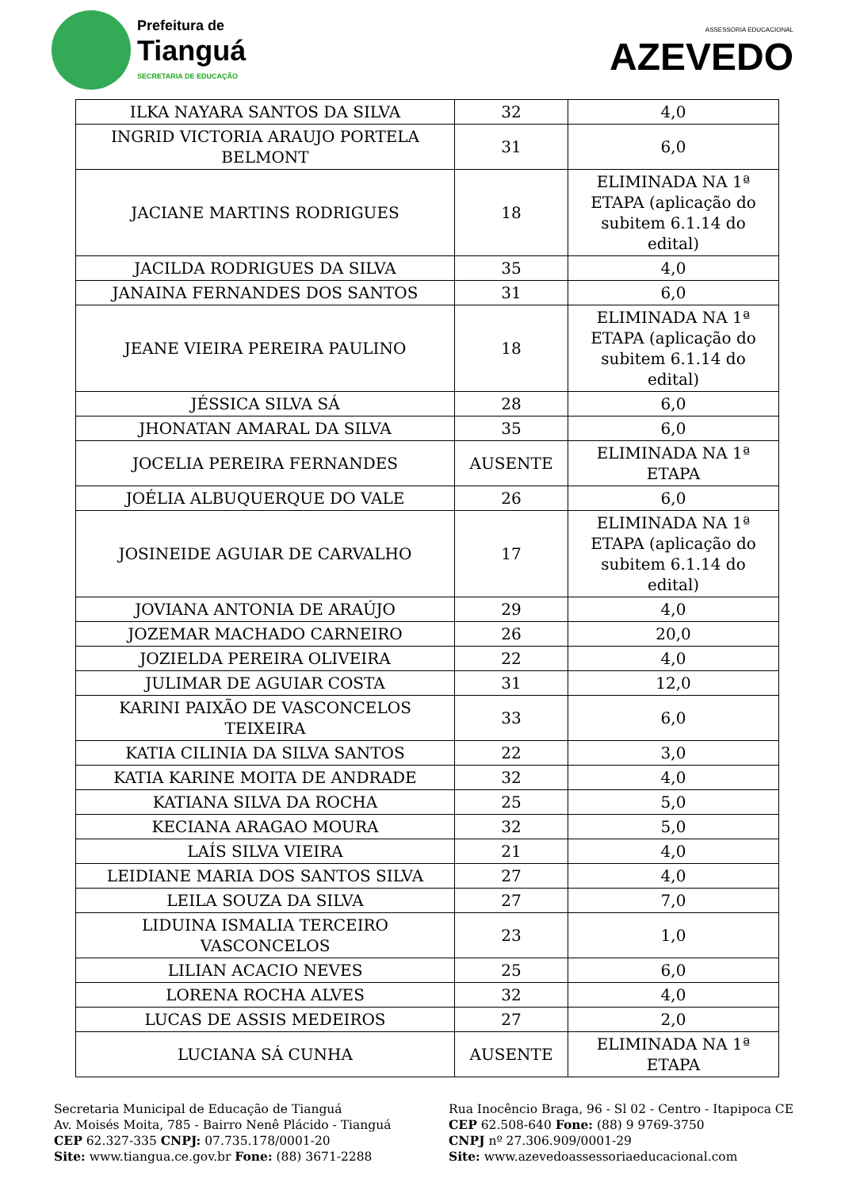Prefeitura de
Tianguá
SECRETARIA DE EDUCAÇÃO
ASSESSORIA EDUCACIONAL
AZEVEDO
| ILKA NAYARA SANTOS DA SILVA | 32 | 4,0 |
| INGRID VICTORIA ARAUJO PORTELA BELMONT | 31 | 6,0 |
| JACIANE MARTINS RODRIGUES | 18 | ELIMINADA NA 1ª ETAPA (aplicação do subitem 6.1.14 do edital) |
| JACILDA RODRIGUES DA SILVA | 35 | 4,0 |
| JANAINA FERNANDES DOS SANTOS | 31 | 6,0 |
| JEANE VIEIRA PEREIRA PAULINO | 18 | ELIMINADA NA 1ª ETAPA (aplicação do subitem 6.1.14 do edital) |
| JÉSSICA SILVA SÁ | 28 | 6,0 |
| JHONATAN AMARAL DA SILVA | 35 | 6,0 |
| JOCELIA PEREIRA FERNANDES | AUSENTE | ELIMINADA NA 1ª ETAPA |
| JOÉLIA ALBUQUERQUE DO VALE | 26 | 6,0 |
| JOSINEIDE AGUIAR DE CARVALHO | 17 | ELIMINADA NA 1ª ETAPA (aplicação do subitem 6.1.14 do edital) |
| JOVIANA ANTONIA DE ARAÚJO | 29 | 4,0 |
| JOZEMAR MACHADO CARNEIRO | 26 | 20,0 |
| JOZIELDA PEREIRA OLIVEIRA | 22 | 4,0 |
| JULIMAR DE AGUIAR COSTA | 31 | 12,0 |
| KARINI PAIXÃO DE VASCONCELOS TEIXEIRA | 33 | 6,0 |
| KATIA CILINIA DA SILVA SANTOS | 22 | 3,0 |
| KATIA KARINE MOITA DE ANDRADE | 32 | 4,0 |
| KATIANA SILVA DA ROCHA | 25 | 5,0 |
| KECIANA ARAGAO MOURA | 32 | 5,0 |
| LAÍS SILVA VIEIRA | 21 | 4,0 |
| LEIDIANE MARIA DOS SANTOS SILVA | 27 | 4,0 |
| LEILA SOUZA DA SILVA | 27 | 7,0 |
| LIDUINA ISMALIA TERCEIRO VASCONCELOS | 23 | 1,0 |
| LILIAN ACACIO NEVES | 25 | 6,0 |
| LORENA ROCHA ALVES | 32 | 4,0 |
| LUCAS DE ASSIS MEDEIROS | 27 | 2,0 |
| LUCIANA SÁ CUNHA | AUSENTE | ELIMINADA NA 1ª ETAPA |
Secretaria Municipal de Educação de Tianguá
Av. Moisés Moita, 785 - Bairro Nenê Plácido - Tianguá
CEP 62.327-335 CNPJ: 07.735.178/0001-20
Site: www.tiangua.ce.gov.br Fone: (88) 3671-2288
Rua Inocêncio Braga, 96 - Sl 02 - Centro - Itapipoca CE
CEP 62.508-640 Fone: (88) 9 9769-3750
CNPJ nº 27.306.909/0001-29
Site: www.azevedoassessoriaeducacional.com